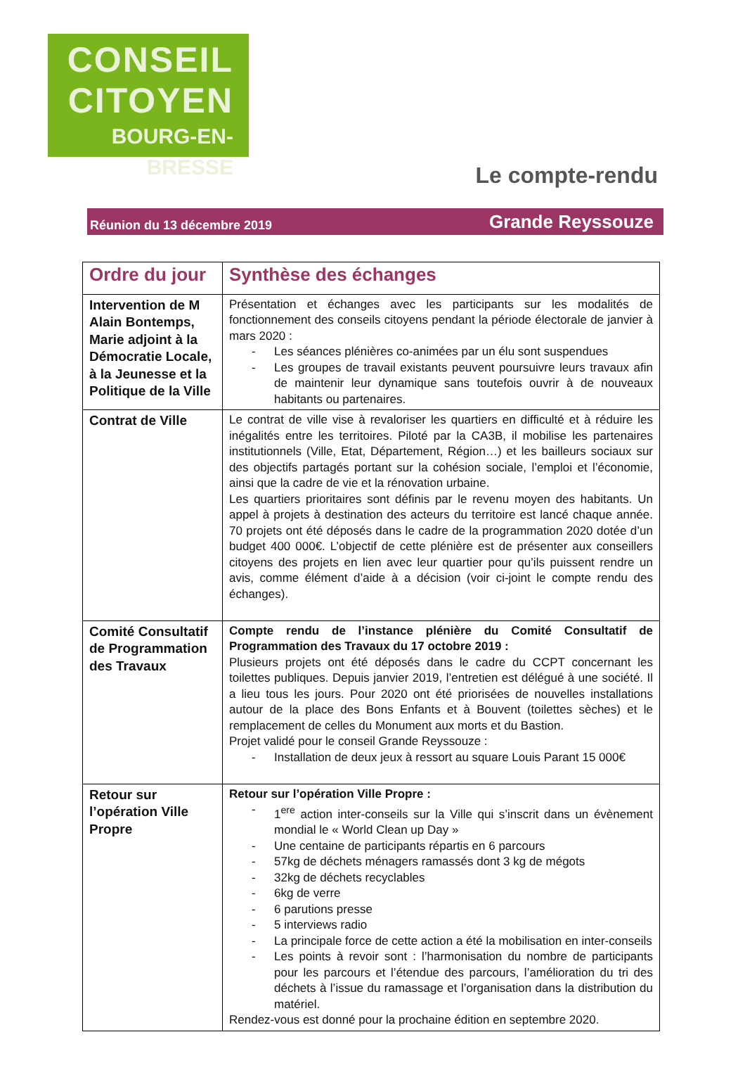CONSEIL
CITOYEN
BOURG-EN-BRESSE
Le compte-rendu
Réunion du 13 décembre 2019 Grande Reyssouze
| Ordre du jour | Synthèse des échanges |
| --- | --- |
| Intervention de M Alain Bontemps, Marie adjoint à la Démocratie Locale, à la Jeunesse et la Politique de la Ville | Présentation et échanges avec les participants sur les modalités de fonctionnement des conseils citoyens pendant la période électorale de janvier à mars 2020 : - Les séances plénières co-animées par un élu sont suspendues - Les groupes de travail existants peuvent poursuivre leurs travaux afin de maintenir leur dynamique sans toutefois ouvrir à de nouveaux habitants ou partenaires. |
| Contrat de Ville | Le contrat de ville vise à revaloriser les quartiers en difficulté et à réduire les inégalités entre les territoires. Piloté par la CA3B, il mobilise les partenaires institutionnels (Ville, Etat, Département, Région…) et les bailleurs sociaux sur des objectifs partagés portant sur la cohésion sociale, l’emploi et l’économie, ainsi que la cadre de vie et la rénovation urbaine. Les quartiers prioritaires sont définis par le revenu moyen des habitants. Un appel à projets à destination des acteurs du territoire est lancé chaque année. 70 projets ont été déposés dans le cadre de la programmation 2020 dotée d’un budget 400 000€. L’objectif de cette plénière est de présenter aux conseillers citoyens des projets en lien avec leur quartier pour qu’ils puissent rendre un avis, comme élément d’aide à a décision (voir ci-joint le compte rendu des échanges). |
| Comité Consultatif de Programmation des Travaux | Compte rendu de l’instance plénière du Comité Consultatif de Programmation des Travaux du 17 octobre 2019 : Plusieurs projets ont été déposés dans le cadre du CCPT concernant les toilettes publiques. Depuis janvier 2019, l’entretien est délégué à une société. Il a lieu tous les jours. Pour 2020 ont été priorisées de nouvelles installations autour de la place des Bons Enfants et à Bouvent (toilettes sèches) et le remplacement de celles du Monument aux morts et du Bastion. Projet validé pour le conseil Grande Reyssouze : - Installation de deux jeux à ressort au square Louis Parant 15 000€ |
| Retour sur l’opération Ville Propre | Retour sur l’opération Ville Propre : - 1<sup>ere</sup> action inter-conseils sur la Ville qui s’inscrit dans un évènement mondial le « World Clean up Day » - Une centaine de participants répartis en 6 parcours - 57kg de déchets ménagers ramassés dont 3 kg de mégots - 32kg de déchets recyclables - 6kg de verre - 6 parutions presse - 5 interviews radio - La principale force de cette action a été la mobilisation en inter-conseils - Les points à revoir sont : l’harmonisation du nombre de participants pour les parcours et l’étendue des parcours, l’amélioration du tri des déchets à l’issue du ramassage et l’organisation dans la distribution du matériel. Rendez-vous est donné pour la prochaine édition en septembre 2020. |